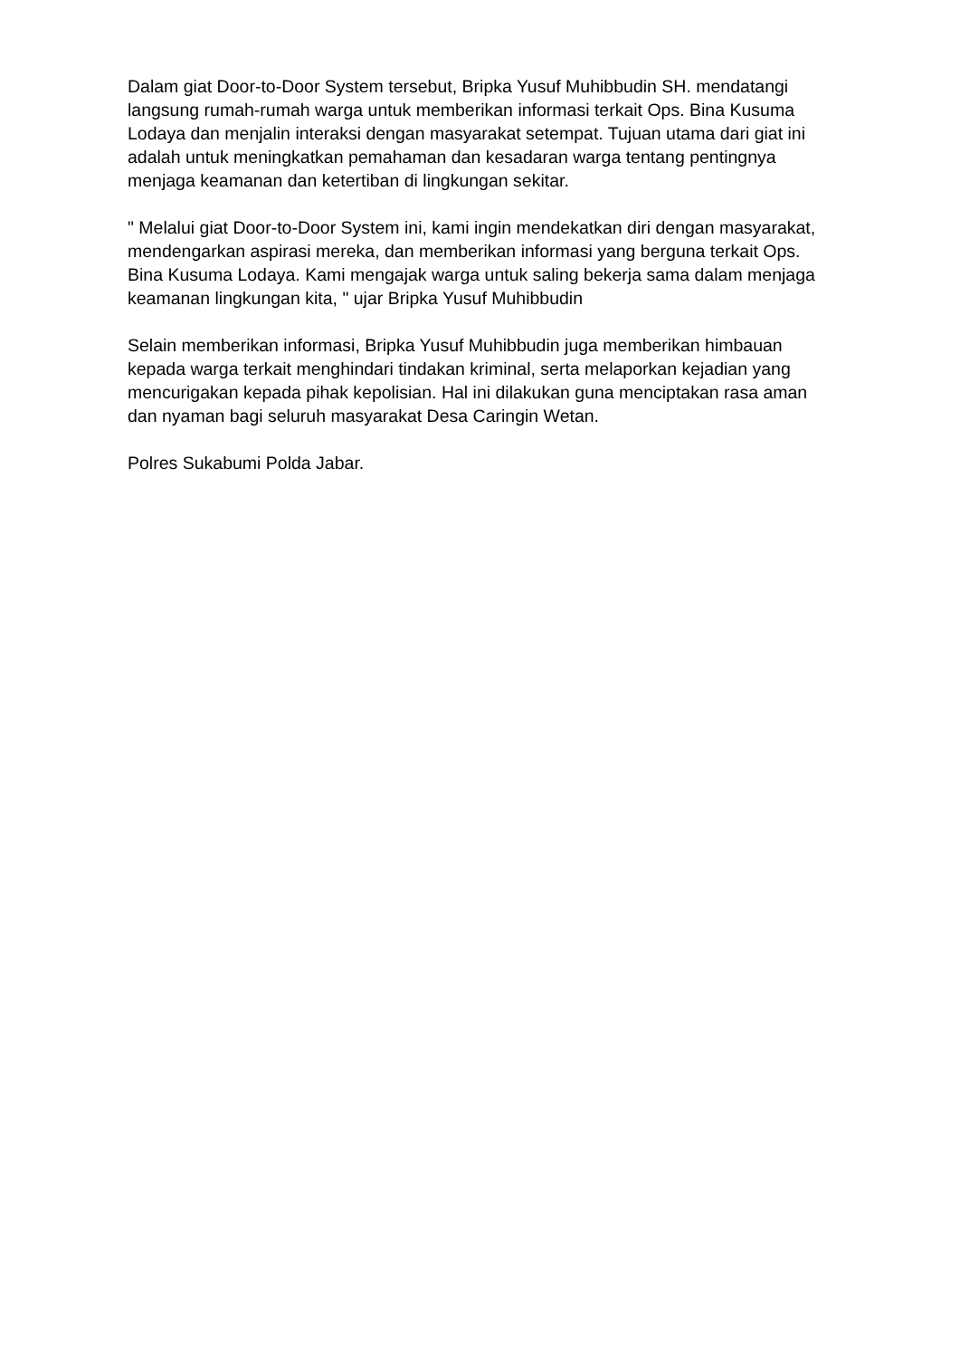Dalam giat Door-to-Door System tersebut, Bripka Yusuf Muhibbudin SH. mendatangi langsung rumah-rumah warga untuk memberikan informasi terkait Ops. Bina Kusuma Lodaya dan menjalin interaksi dengan masyarakat setempat. Tujuan utama dari giat ini adalah untuk meningkatkan pemahaman dan kesadaran warga tentang pentingnya menjaga keamanan dan ketertiban di lingkungan sekitar.
" Melalui giat Door-to-Door System ini, kami ingin mendekatkan diri dengan masyarakat, mendengarkan aspirasi mereka, dan memberikan informasi yang berguna terkait Ops. Bina Kusuma Lodaya. Kami mengajak warga untuk saling bekerja sama dalam menjaga keamanan lingkungan kita, " ujar Bripka Yusuf Muhibbudin
Selain memberikan informasi, Bripka Yusuf Muhibbudin juga memberikan himbauan kepada warga terkait menghindari tindakan kriminal, serta melaporkan kejadian yang mencurigakan kepada pihak kepolisian. Hal ini dilakukan guna menciptakan rasa aman dan nyaman bagi seluruh masyarakat Desa Caringin Wetan.
Polres Sukabumi Polda Jabar.